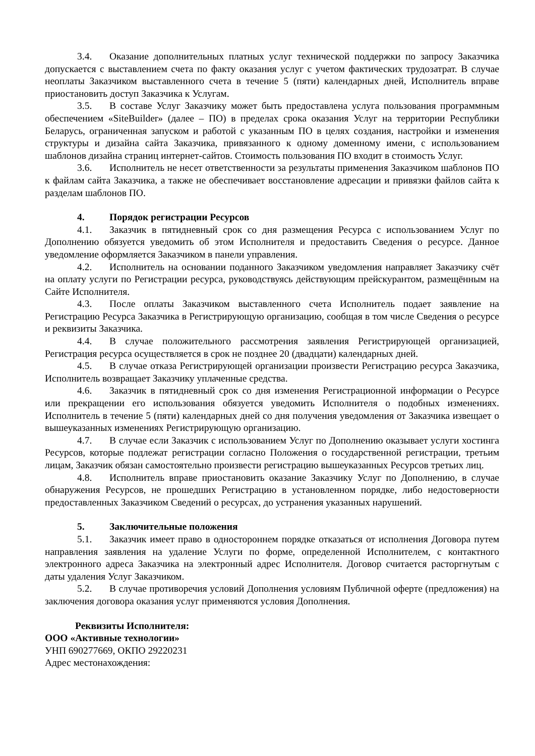3.4. Оказание дополнительных платных услуг технической поддержки по запросу Заказчика допускается с выставлением счета по факту оказания услуг с учетом фактических трудозатрат. В случае неоплаты Заказчиком выставленного счета в течение 5 (пяти) календарных дней, Исполнитель вправе приостановить доступ Заказчика к Услугам.
3.5. В составе Услуг Заказчику может быть предоставлена услуга пользования программным обеспечением «SiteBuilder» (далее – ПО) в пределах срока оказания Услуг на территории Республики Беларусь, ограниченная запуском и работой с указанным ПО в целях создания, настройки и изменения структуры и дизайна сайта Заказчика, привязанного к одному доменному имени, с использованием шаблонов дизайна страниц интернет-сайтов. Стоимость пользования ПО входит в стоимость Услуг.
3.6. Исполнитель не несет ответственности за результаты применения Заказчиком шаблонов ПО к файлам сайта Заказчика, а также не обеспечивает восстановление адресации и привязки файлов сайта к разделам шаблонов ПО.
4. Порядок регистрации Ресурсов
4.1. Заказчик в пятидневный срок со дня размещения Ресурса с использованием Услуг по Дополнению обязуется уведомить об этом Исполнителя и предоставить Сведения о ресурсе. Данное уведомление оформляется Заказчиком в панели управления.
4.2. Исполнитель на основании поданного Заказчиком уведомления направляет Заказчику счёт на оплату услуги по Регистрации ресурса, руководствуясь действующим прейскурантом, размещённым на Сайте Исполнителя.
4.3. После оплаты Заказчиком выставленного счета Исполнитель подает заявление на Регистрацию Ресурса Заказчика в Регистрирующую организацию, сообщая в том числе Сведения о ресурсе и реквизиты Заказчика.
4.4. В случае положительного рассмотрения заявления Регистрирующей организацией, Регистрация ресурса осуществляется в срок не позднее 20 (двадцати) календарных дней.
4.5. В случае отказа Регистрирующей организации произвести Регистрацию ресурса Заказчика, Исполнитель возвращает Заказчику уплаченные средства.
4.6. Заказчик в пятидневный срок со дня изменения Регистрационной информации о Ресурсе или прекращении его использования обязуется уведомить Исполнителя о подобных изменениях. Исполнитель в течение 5 (пяти) календарных дней со дня получения уведомления от Заказчика извещает о вышеуказанных изменениях Регистрирующую организацию.
4.7. В случае если Заказчик с использованием Услуг по Дополнению оказывает услуги хостинга Ресурсов, которые подлежат регистрации согласно Положения о государственной регистрации, третьим лицам, Заказчик обязан самостоятельно произвести регистрацию вышеуказанных Ресурсов третьих лиц.
4.8. Исполнитель вправе приостановить оказание Заказчику Услуг по Дополнению, в случае обнаружения Ресурсов, не прошедших Регистрацию в установленном порядке, либо недостоверности предоставленных Заказчиком Сведений о ресурсах, до устранения указанных нарушений.
5. Заключительные положения
5.1. Заказчик имеет право в одностороннем порядке отказаться от исполнения Договора путем направления заявления на удаление Услуги по форме, определенной Исполнителем, с контактного электронного адреса Заказчика на электронный адрес Исполнителя. Договор считается расторгнутым с даты удаления Услуг Заказчиком.
5.2. В случае противоречия условий Дополнения условиям Публичной оферте (предложения) на заключения договора оказания услуг применяются условия Дополнения.
Реквизиты Исполнителя:
ООО «Активные технологии»
УНП 690277669, ОКПО 29220231
Адрес местонахождения: